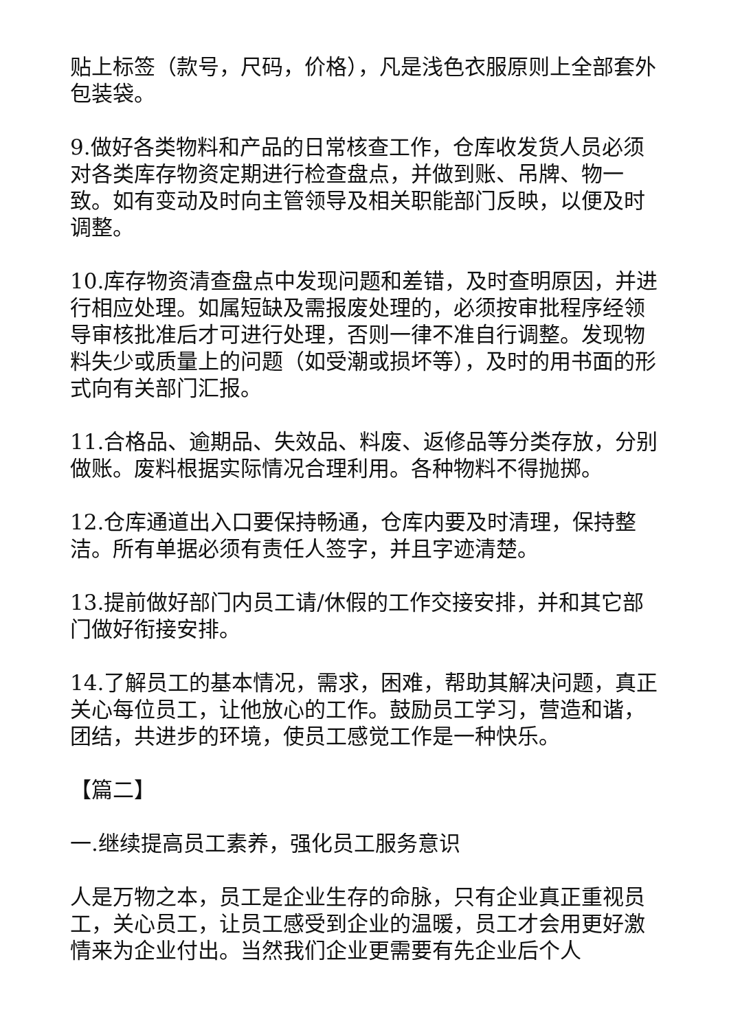贴上标签（款号，尺码，价格），凡是浅色衣服原则上全部套外包装袋。
9.做好各类物料和产品的日常核查工作，仓库收发货人员必须对各类库存物资定期进行检查盘点，并做到账、吊牌、物一致。如有变动及时向主管领导及相关职能部门反映，以便及时调整。
10.库存物资清查盘点中发现问题和差错，及时查明原因，并进行相应处理。如属短缺及需报废处理的，必须按审批程序经领导审核批准后才可进行处理，否则一律不准自行调整。发现物料失少或质量上的问题（如受潮或损坏等），及时的用书面的形式向有关部门汇报。
11.合格品、逾期品、失效品、料废、返修品等分类存放，分别做账。废料根据实际情况合理利用。各种物料不得抛掷。
12.仓库通道出入口要保持畅通，仓库内要及时清理，保持整洁。所有单据必须有责任人签字，并且字迹清楚。
13.提前做好部门内员工请/休假的工作交接安排，并和其它部门做好衔接安排。
14.了解员工的基本情况，需求，困难，帮助其解决问题，真正关心每位员工，让他放心的工作。鼓励员工学习，营造和谐，团结，共进步的环境，使员工感觉工作是一种快乐。
【篇二】
一.继续提高员工素养，强化员工服务意识
人是万物之本，员工是企业生存的命脉，只有企业真正重视员工，关心员工，让员工感受到企业的温暖，员工才会用更好激情来为企业付出。当然我们企业更需要有先企业后个人